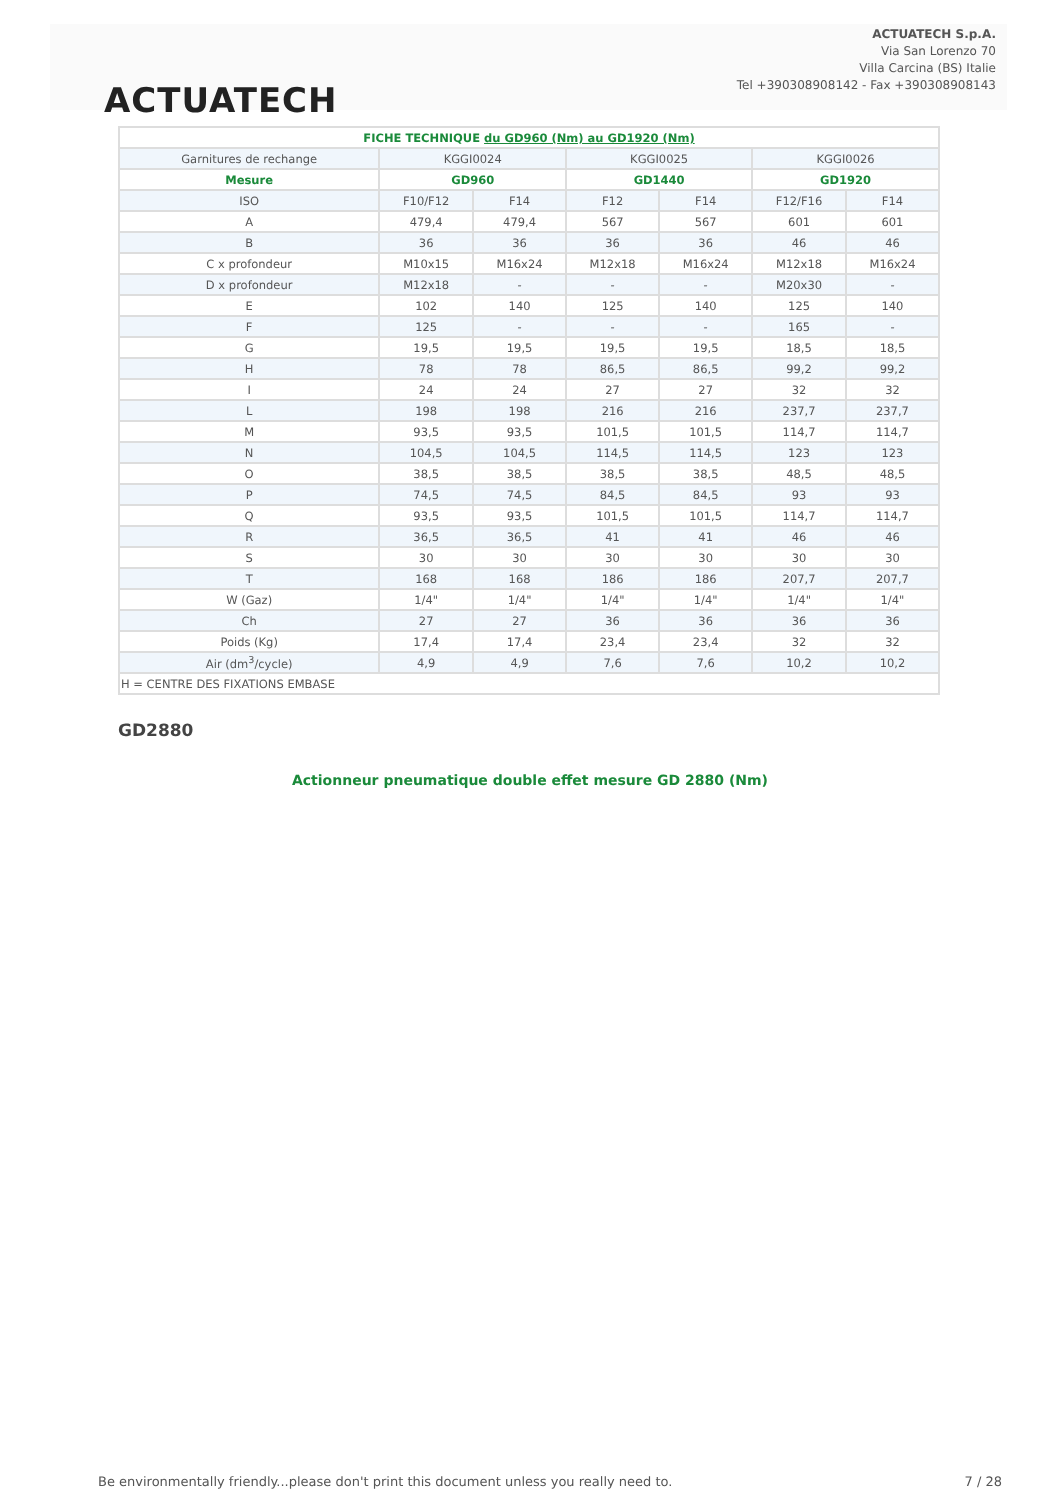ACTUATECH
ACTUATECH S.p.A.
Via San Lorenzo 70
Villa Carcina (BS) Italie
Tel +390308908142 - Fax +390308908143
| FICHE TECHNIQUE du GD960 (Nm) au GD1920 (Nm) | | | | | | |
| --- | --- | --- | --- | --- | --- | --- |
| Garnitures de rechange | KGGI0024 | | KGGI0025 | | KGGI0026 | |
| Mesure | GD960 | | GD1440 | | GD1920 | |
| ISO | F10/F12 | F14 | F12 | F14 | F12/F16 | F14 |
| A | 479,4 | 479,4 | 567 | 567 | 601 | 601 |
| B | 36 | 36 | 36 | 36 | 46 | 46 |
| C x profondeur | M10x15 | M16x24 | M12x18 | M16x24 | M12x18 | M16x24 |
| D x profondeur | M12x18 | - | - | - | M20x30 | - |
| E | 102 | 140 | 125 | 140 | 125 | 140 |
| F | 125 | - | - | - | 165 | - |
| G | 19,5 | 19,5 | 19,5 | 19,5 | 18,5 | 18,5 |
| H | 78 | 78 | 86,5 | 86,5 | 99,2 | 99,2 |
| I | 24 | 24 | 27 | 27 | 32 | 32 |
| L | 198 | 198 | 216 | 216 | 237,7 | 237,7 |
| M | 93,5 | 93,5 | 101,5 | 101,5 | 114,7 | 114,7 |
| N | 104,5 | 104,5 | 114,5 | 114,5 | 123 | 123 |
| O | 38,5 | 38,5 | 38,5 | 38,5 | 48,5 | 48,5 |
| P | 74,5 | 74,5 | 84,5 | 84,5 | 93 | 93 |
| Q | 93,5 | 93,5 | 101,5 | 101,5 | 114,7 | 114,7 |
| R | 36,5 | 36,5 | 41 | 41 | 46 | 46 |
| S | 30 | 30 | 30 | 30 | 30 | 30 |
| T | 168 | 168 | 186 | 186 | 207,7 | 207,7 |
| W (Gaz) | 1/4" | 1/4" | 1/4" | 1/4" | 1/4" | 1/4" |
| Ch | 27 | 27 | 36 | 36 | 36 | 36 |
| Poids (Kg) | 17,4 | 17,4 | 23,4 | 23,4 | 32 | 32 |
| Air (dm<sup>3</sup>/cycle) | 4,9 | 4,9 | 7,6 | 7,6 | 10,2 | 10,2 |
| H = CENTRE DES FIXATIONS EMBASE | | | | | | |
GD2880
Actionneur pneumatique double effet mesure GD 2880 (Nm)
Be environmentally friendly...please don't print this document unless you really need to.
7 / 28